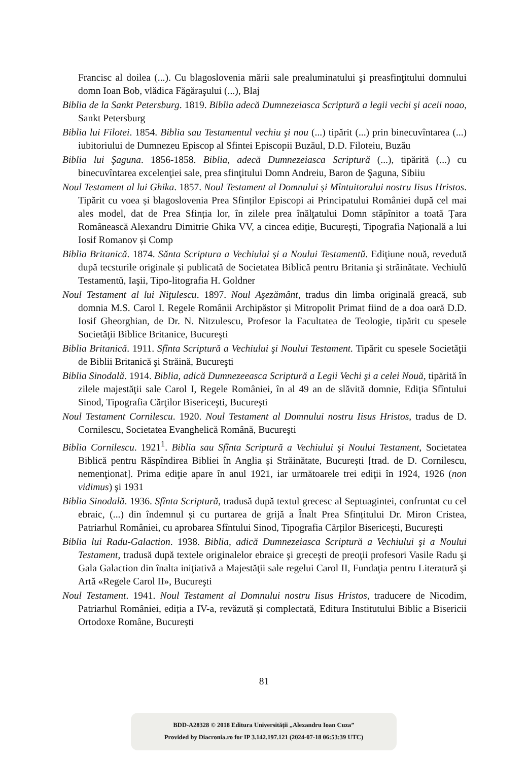Francisc al doilea (...). Cu blagoslovenia mării sale prealuminatului şi preasfinţitului domnului domn Ioan Bob, vlădica Făgăraşului (...), Blaj
Biblia de la Sankt Petersburg. 1819. Biblia adecă Dumnezeiasca Scriptură a legii vechi şi aceii noao, Sankt Petersburg
Biblia lui Filotei. 1854. Biblia sau Testamentul vechiu şi nou (...) tipărit (...) prin binecuvîntarea (...) iubitoriului de Dumnezeu Episcop al Sfintei Episcopii Buzăul, D.D. Filoteiu, Buzău
Biblia lui Şaguna. 1856-1858. Biblia, adecă Dumnezeiasca Scriptură (...), tipărită (...) cu binecuvîntarea excelenţiei sale, prea sfinţitului Domn Andreiu, Baron de Şaguna, Sibiiu
Noul Testament al lui Ghika. 1857. Noul Testament al Domnului și Mîntuitorului nostru Iisus Hristos. Tipărit cu voea și blagoslovenia Prea Sfinților Episcopi ai Principatului României după cel mai ales model, dat de Prea Sfinția lor, în zilele prea înălţatului Domn stăpînitor a toată Țara Românească Alexandru Dimitrie Ghika VV, a cincea ediție, București, Tipografia Națională a lui Iosif Romanov și Comp
Biblia Britanică. 1874. Sănta Scriptura a Vechiului şi a Noului Testamentŭ. Ediţiune nouă, revedută după tecsturile originale și publicată de Societatea Biblică pentru Britania şi străinătate. Vechiulŭ Testamentŭ, Iaşii, Tipo-litografia H. Goldner
Noul Testament al lui Niţulescu. 1897. Noul Aşezământ, tradus din limba originală greacă, sub domnia M.S. Carol I. Regele Românii Archipăstor și Mitropolit Primat fiind de a doa oară D.D. Iosif Gheorghian, de Dr. N. Nitzulescu, Profesor la Facultatea de Teologie, tipărit cu spesele Societăţii Biblice Britanice, Bucureşti
Biblia Britanică. 1911. Sfînta Scriptură a Vechiului şi Noului Testament. Tipărit cu spesele Societăţii de Biblii Britanică şi Străină, Bucureşti
Biblia Sinodală. 1914. Biblia, adică Dumnezeeasca Scriptură a Legii Vechi şi a celei Nouă, tipărită în zilele majestăţii sale Carol I, Regele României, în al 49 an de slăvită domnie, Ediţia Sfîntului Sinod, Tipografia Cărţilor Bisericeşti, Bucureşti
Noul Testament Cornilescu. 1920. Noul Testament al Domnului nostru Iisus Hristos, tradus de D. Cornilescu, Societatea Evanghelică Română, Bucureşti
Biblia Cornilescu. 1921<sup>1</sup>. Biblia sau Sfînta Scriptură a Vechiului şi Noului Testament, Societatea Biblică pentru Răspîndirea Bibliei în Anglia și Străinătate, București [trad. de D. Cornilescu, nemenţionat]. Prima ediţie apare în anul 1921, iar următoarele trei ediţii în 1924, 1926 (non vidimus) şi 1931
Biblia Sinodală. 1936. Sfînta Scriptură, tradusă după textul grecesc al Septuagintei, confruntat cu cel ebraic, (...) din îndemnul și cu purtarea de grijă a Înalt Prea Sfințitului Dr. Miron Cristea, Patriarhul României, cu aprobarea Sfîntului Sinod, Tipografia Cărților Bisericești, București
Biblia lui Radu-Galaction. 1938. Biblia, adică Dumnezeiasca Scriptură a Vechiului şi a Noului Testament, tradusă după textele originalelor ebraice şi greceşti de preoţii profesori Vasile Radu şi Gala Galaction din înalta iniţiativă a Majestăţii sale regelui Carol II, Fundaţia pentru Literatură şi Artă «Regele Carol II», Bucureşti
Noul Testament. 1941. Noul Testament al Domnului nostru Iisus Hristos, traducere de Nicodim, Patriarhul României, ediția a IV-a, revăzută și complectată, Editura Institutului Biblic a Bisericii Ortodoxe Române, București
81
BDD-A28328 © 2018 Editura Universităţii „Alexandru Ioan Cuza”
Provided by Diacronia.ro for IP 3.142.197.121 (2024-07-18 06:53:39 UTC)